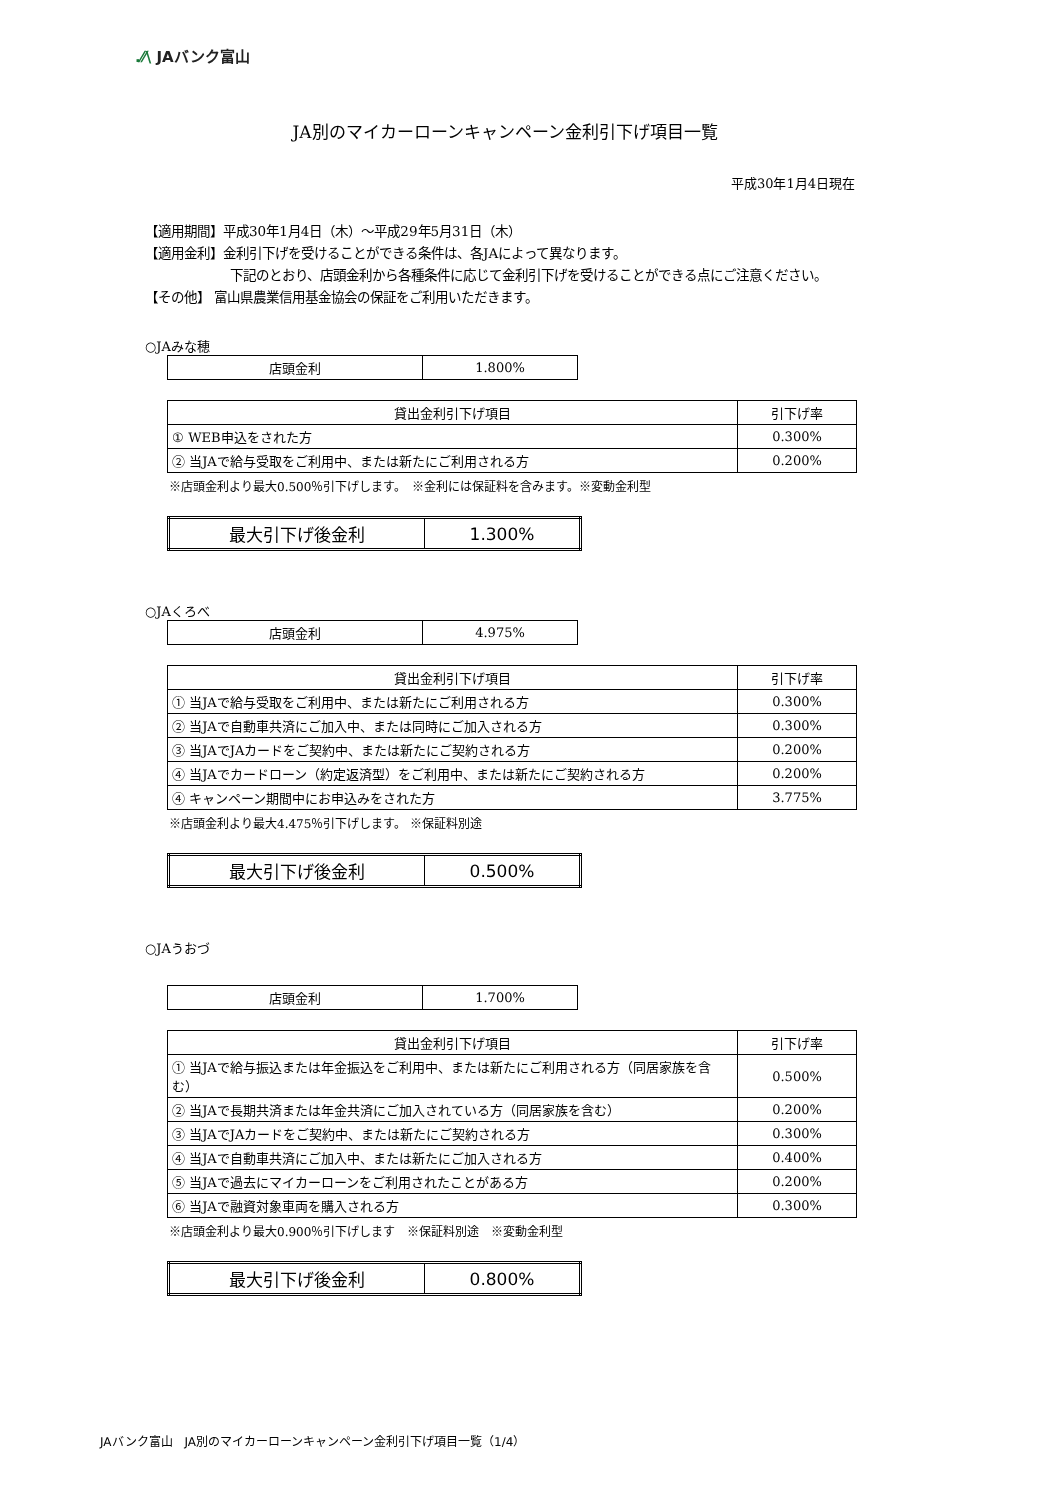.⁄⁄\ JAバンク富山
JA別のマイカーローンキャンペーン金利引下げ項目一覧
平成30年1月4日現在
【適用期間】平成30年1月4日（木）～平成29年5月31日（木）
【適用金利】金利引下げを受けることができる条件は、各JAによって異なります。
下記のとおり、店頭金利から各種条件に応じて金利引下げを受けることができる点にご注意ください。
【その他】 富山県農業信用基金協会の保証をご利用いただきます。
○JAみな穂
| 店頭金利 | 1.800% |
| 貸出金利引下げ項目 | 引下げ率 |
| --- | --- |
| ① WEB申込をされた方 | 0.300% |
| ② 当JAで給与受取をご利用中、または新たにご利用される方 | 0.200% |
※店頭金利より最大0.500％引下げします。　※金利には保証料を含みます。※変動金利型
| 最大引下げ後金利 | 1.300% |
○JAくろべ
| 店頭金利 | 4.975% |
| 貸出金利引下げ項目 | 引下げ率 |
| --- | --- |
| ① 当JAで給与受取をご利用中、または新たにご利用される方 | 0.300% |
| ② 当JAで自動車共済にご加入中、または同時にご加入される方 | 0.300% |
| ③ 当JAでJAカードをご契約中、または新たにご契約される方 | 0.200% |
| ④ 当JAでカードローン（約定返済型）をご利用中、または新たにご契約される方 | 0.200% |
| ④ キャンペーン期間中にお申込みをされた方 | 3.775% |
※店頭金利より最大4.475％引下げします。 ※保証料別途
| 最大引下げ後金利 | 0.500% |
○JAうおづ
| 店頭金利 | 1.700% |
| 貸出金利引下げ項目 | 引下げ率 |
| --- | --- |
| ① 当JAで給与振込または年金振込をご利用中、または新たにご利用される方（同居家族を含む） | 0.500% |
| ② 当JAで長期共済または年金共済にご加入されている方（同居家族を含む） | 0.200% |
| ③ 当JAでJAカードをご契約中、または新たにご契約される方 | 0.300% |
| ④ 当JAで自動車共済にご加入中、または新たにご加入される方 | 0.400% |
| ⑤ 当JAで過去にマイカーローンをご利用されたことがある方 | 0.200% |
| ⑥ 当JAで融資対象車両を購入される方 | 0.300% |
※店頭金利より最大0.900％引下げします　※保証料別途　※変動金利型
| 最大引下げ後金利 | 0.800% |
JAバンク富山　JA別のマイカーローンキャンペーン金利引下げ項目一覧（1/4）